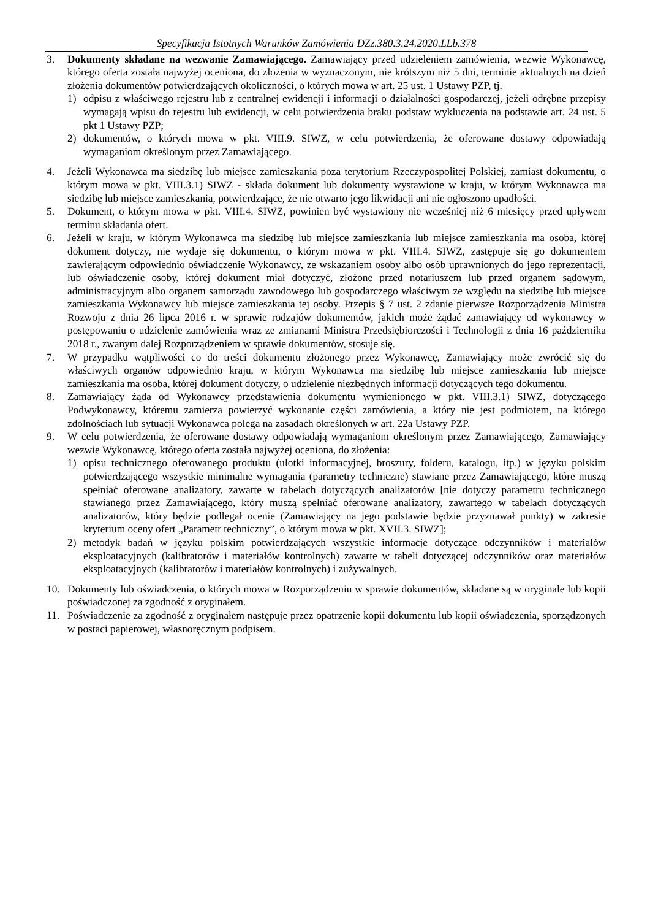Specyfikacja Istotnych Warunków Zamówienia DZz.380.3.24.2020.LLb.378
3. Dokumenty składane na wezwanie Zamawiającego. Zamawiający przed udzieleniem zamówienia, wezwie Wykonawcę, którego oferta została najwyżej oceniona, do złożenia w wyznaczonym, nie krótszym niż 5 dni, terminie aktualnych na dzień złożenia dokumentów potwierdzających okoliczności, o których mowa w art. 25 ust. 1 Ustawy PZP, tj.
1) odpisu z właściwego rejestru lub z centralnej ewidencji i informacji o działalności gospodarczej, jeżeli odrębne przepisy wymagają wpisu do rejestru lub ewidencji, w celu potwierdzenia braku podstaw wykluczenia na podstawie art. 24 ust. 5 pkt 1 Ustawy PZP;
2) dokumentów, o których mowa w pkt. VIII.9. SIWZ, w celu potwierdzenia, że oferowane dostawy odpowiadają wymaganiom określonym przez Zamawiającego.
4. Jeżeli Wykonawca ma siedzibę lub miejsce zamieszkania poza terytorium Rzeczypospolitej Polskiej, zamiast dokumentu, o którym mowa w pkt. VIII.3.1) SIWZ - składa dokument lub dokumenty wystawione w kraju, w którym Wykonawca ma siedzibę lub miejsce zamieszkania, potwierdzające, że nie otwarto jego likwidacji ani nie ogłoszono upadłości.
5. Dokument, o którym mowa w pkt. VIII.4. SIWZ, powinien być wystawiony nie wcześniej niż 6 miesięcy przed upływem terminu składania ofert.
6. Jeżeli w kraju, w którym Wykonawca ma siedzibę lub miejsce zamieszkania lub miejsce zamieszkania ma osoba, której dokument dotyczy, nie wydaje się dokumentu, o którym mowa w pkt. VIII.4. SIWZ, zastępuje się go dokumentem zawierającym odpowiednio oświadczenie Wykonawcy, ze wskazaniem osoby albo osób uprawnionych do jego reprezentacji, lub oświadczenie osoby, której dokument miał dotyczyć, złożone przed notariuszem lub przed organem sądowym, administracyjnym albo organem samorządu zawodowego lub gospodarczego właściwym ze względu na siedzibę lub miejsce zamieszkania Wykonawcy lub miejsce zamieszkania tej osoby. Przepis § 7 ust. 2 zdanie pierwsze Rozporządzenia Ministra Rozwoju z dnia 26 lipca 2016 r. w sprawie rodzajów dokumentów, jakich może żądać zamawiający od wykonawcy w postępowaniu o udzielenie zamówienia wraz ze zmianami Ministra Przedsiębiorczości i Technologii z dnia 16 października 2018 r., zwanym dalej Rozporządzeniem w sprawie dokumentów, stosuje się.
7. W przypadku wątpliwości co do treści dokumentu złożonego przez Wykonawcę, Zamawiający może zwrócić się do właściwych organów odpowiednio kraju, w którym Wykonawca ma siedzibę lub miejsce zamieszkania lub miejsce zamieszkania ma osoba, której dokument dotyczy, o udzielenie niezbędnych informacji dotyczących tego dokumentu.
8. Zamawiający żąda od Wykonawcy przedstawienia dokumentu wymienionego w pkt. VIII.3.1) SIWZ, dotyczącego Podwykonawcy, któremu zamierza powierzyć wykonanie części zamówienia, a który nie jest podmiotem, na którego zdolnościach lub sytuacji Wykonawca polega na zasadach określonych w art. 22a Ustawy PZP.
9. W celu potwierdzenia, że oferowane dostawy odpowiadają wymaganiom określonym przez Zamawiającego, Zamawiający wezwie Wykonawcę, którego oferta została najwyżej oceniona, do złożenia:
1) opisu technicznego oferowanego produktu (ulotki informacyjnej, broszury, folderu, katalogu, itp.) w języku polskim potwierdzającego wszystkie minimalne wymagania (parametry techniczne) stawiane przez Zamawiającego, które muszą spełniać oferowane analizatory, zawarte w tabelach dotyczących analizatorów [nie dotyczy parametru technicznego stawianego przez Zamawiającego, który muszą spełniać oferowane analizatory, zawartego w tabelach dotyczących analizatorów, który będzie podlegał ocenie (Zamawiający na jego podstawie będzie przyznawał punkty) w zakresie kryterium oceny ofert „Parametr techniczny”, o którym mowa w pkt. XVII.3. SIWZ];
2) metodyk badań w języku polskim potwierdzających wszystkie informacje dotyczące odczynników i materiałów eksploatacyjnych (kalibratorów i materiałów kontrolnych) zawarte w tabeli dotyczącej odczynników oraz materiałów eksploatacyjnych (kalibratorów i materiałów kontrolnych) i zużywalnych.
10. Dokumenty lub oświadczenia, o których mowa w Rozporządzeniu w sprawie dokumentów, składane są w oryginale lub kopii poświadczonej za zgodność z oryginałem.
11. Poświadczenie za zgodność z oryginałem następuje przez opatrzenie kopii dokumentu lub kopii oświadczenia, sporządzonych w postaci papierowej, własnoręcznym podpisem.